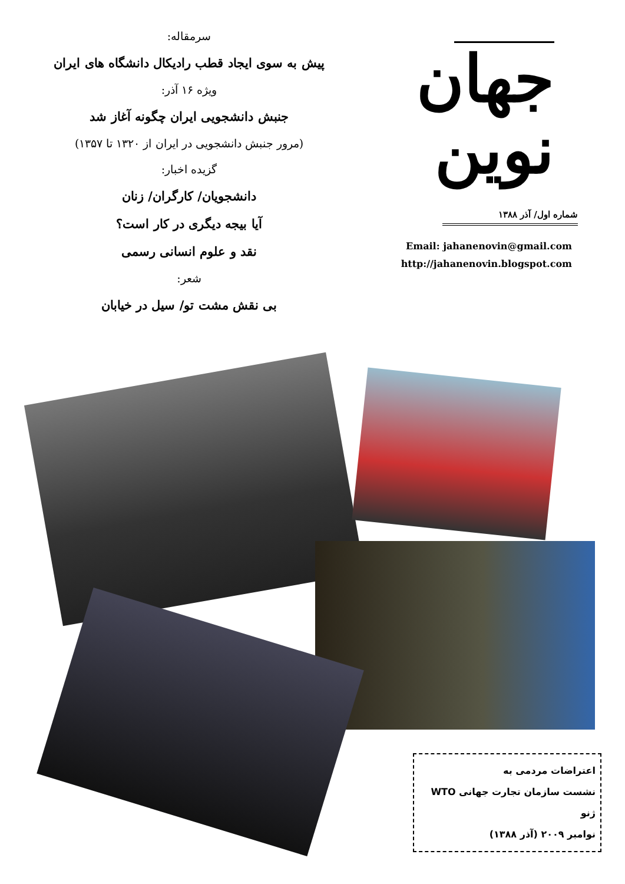جهان نوین
شماره اول/ آذر ۱۳۸۸
Email: jahanenovin@gmail.com
http://jahanenovin.blogspot.com
سرمقاله:
پیش به سوی ایجاد قطب رادیکال دانشگاه های ایران
ویژه ۱۶ آذر:
جنبش دانشجویی ایران چگونه آغاز شد
(مرور جنبش دانشجویی در ایران از ۱۳۲۰ تا ۱۳۵۷)
گزیده اخبار:
دانشجویان/ کارگران/ زنان
آیا بیجه دیگری در کار است؟
نقد و علوم انسانی رسمی
شعر:
بی نقش مشت تو/ سیل در خیابان
اعتراضات مردمی به
نشست سازمان تجارت جهانی WTO
ژنو
نوامبر ۲۰۰۹ (آذر ۱۳۸۸)